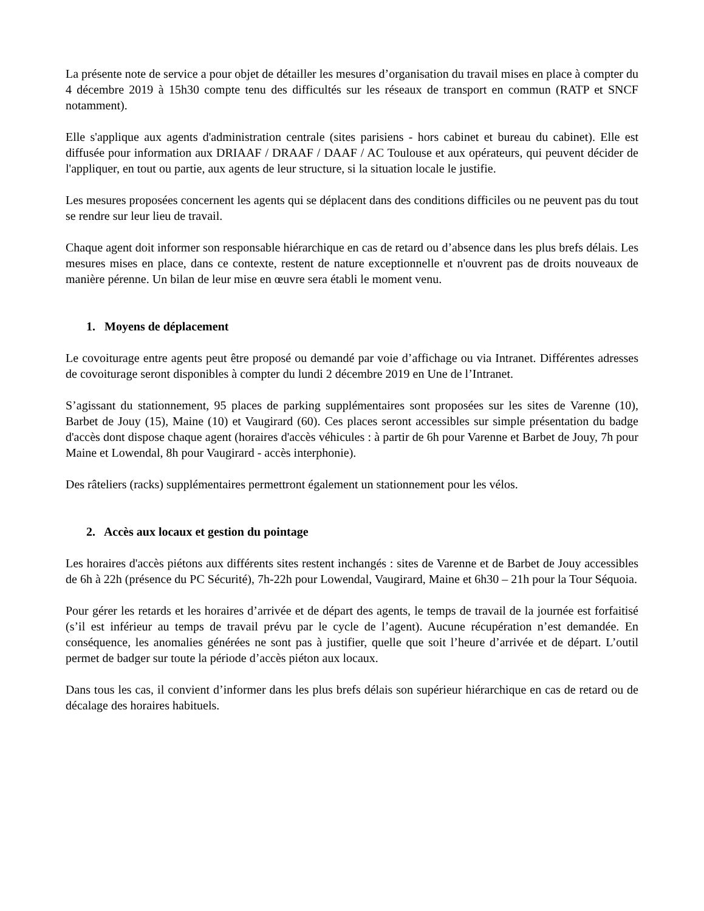La présente note de service a pour objet de détailler les mesures d’organisation du travail mises en place à compter du 4 décembre 2019 à 15h30 compte tenu des difficultés sur les réseaux de transport en commun (RATP et SNCF notamment).
Elle s'applique aux agents d'administration centrale (sites parisiens - hors cabinet et bureau du cabinet). Elle est diffusée pour information aux DRIAAF / DRAAF / DAAF / AC Toulouse et aux opérateurs, qui peuvent décider de l'appliquer, en tout ou partie, aux agents de leur structure, si la situation locale le justifie.
Les mesures proposées concernent les agents qui se déplacent dans des conditions difficiles ou ne peuvent pas du tout se rendre sur leur lieu de travail.
Chaque agent doit informer son responsable hiérarchique en cas de retard ou d’absence dans les plus brefs délais. Les mesures mises en place, dans ce contexte, restent de nature exceptionnelle et n'ouvrent pas de droits nouveaux de manière pérenne. Un bilan de leur mise en œuvre sera établi le moment venu.
1. Moyens de déplacement
Le covoiturage entre agents peut être proposé ou demandé par voie d’affichage ou via Intranet. Différentes adresses de covoiturage seront disponibles à compter du lundi 2 décembre 2019 en Une de l’Intranet.
S’agissant du stationnement, 95 places de parking supplémentaires sont proposées sur les sites de Varenne (10), Barbet de Jouy (15), Maine (10) et Vaugirard (60). Ces places seront accessibles sur simple présentation du badge d'accès dont dispose chaque agent (horaires d'accès véhicules : à partir de 6h pour Varenne et Barbet de Jouy, 7h pour Maine et Lowendal, 8h pour Vaugirard - accès interphonie).
Des râteliers (racks) supplémentaires permettront également un stationnement pour les vélos.
2. Accès aux locaux et gestion du pointage
Les horaires d'accès piétons aux différents sites restent inchangés : sites de Varenne et de Barbet de Jouy accessibles de 6h à 22h (présence du PC Sécurité), 7h-22h pour Lowendal, Vaugirard, Maine et 6h30 – 21h pour la Tour Séquoia.
Pour gérer les retards et les horaires d’arrivée et de départ des agents, le temps de travail de la journée est forfaitisé (s’il est inférieur au temps de travail prévu par le cycle de l’agent). Aucune récupération n’est demandée. En conséquence, les anomalies générées ne sont pas à justifier, quelle que soit l’heure d’arrivée et de départ. L’outil permet de badger sur toute la période d’accès piéton aux locaux.
Dans tous les cas, il convient d’informer dans les plus brefs délais son supérieur hiérarchique en cas de retard ou de décalage des horaires habituels.